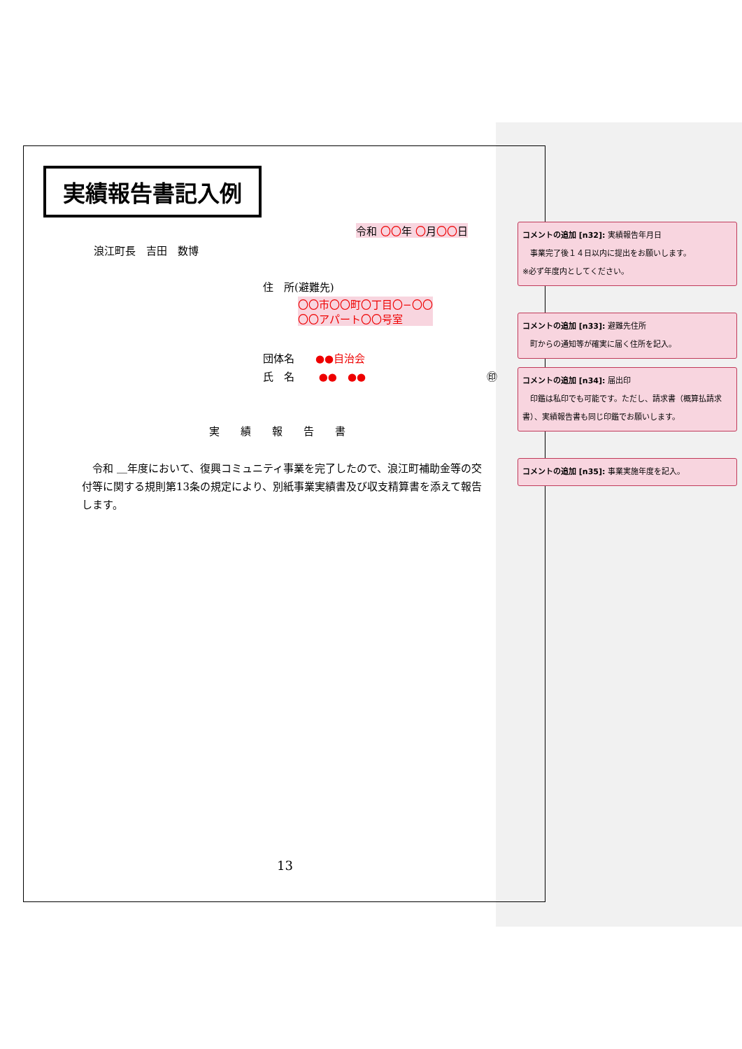実績報告書記入例
令和 〇〇年 〇月〇〇日
浪江町長　吉田　数博
住　所(避難先)
〇〇市〇〇町〇丁目〇−〇〇
〇〇アパート〇〇号室
団体名　　●●自治会
氏　名　　 ●●　●● ㊞
実　　績　　報　　告　　書
　令和 ＿年度において、復興コミュニティ事業を完了したので、浪江町補助金等の交付等に関する規則第13条の規定により、別紙事業実績書及び収支精算書を添えて報告します。
13
コメントの追加 [n32]: 実績報告年月日
　事業完了後１４日以内に提出をお願いします。
※必ず年度内としてください。
コメントの追加 [n33]: 避難先住所
　町からの通知等が確実に届く住所を記入。
コメントの追加 [n34]: 届出印
　印鑑は私印でも可能です。ただし、請求書（概算払請求書）、実績報告書も同じ印鑑でお願いします。
コメントの追加 [n35]: 事業実施年度を記入。